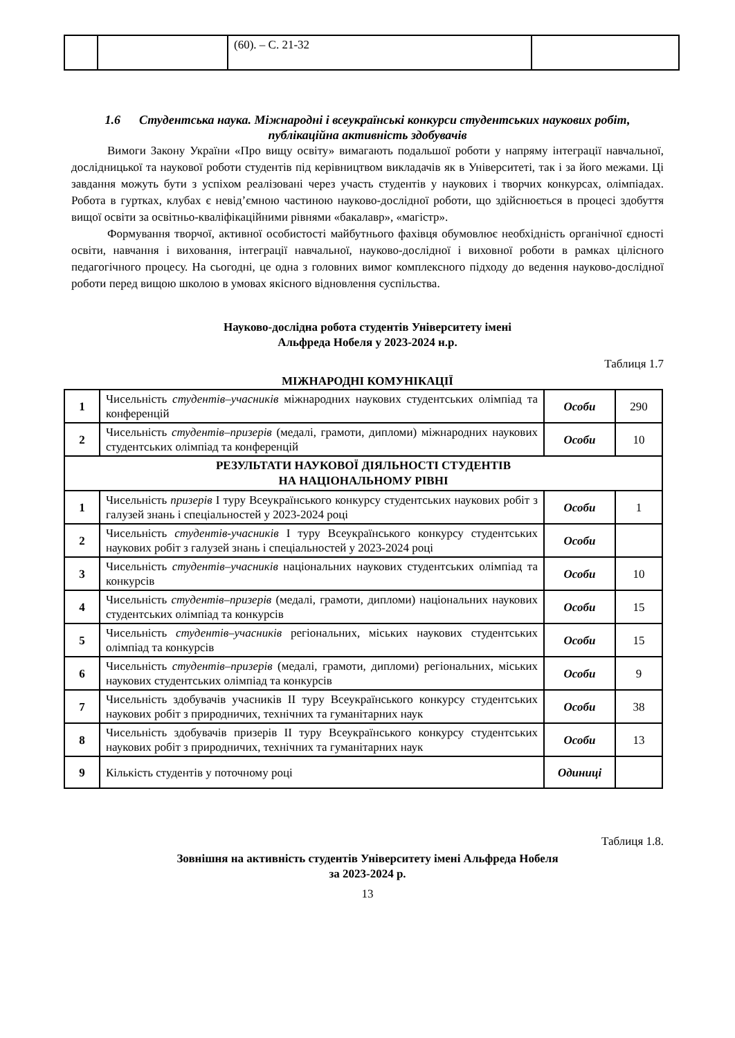| | | (60). – С. 21-32 | |
1.6 Студентська наука. Міжнародні і всеукраїнські конкурси студентських наукових робіт, публікаційна активність здобувачів
Вимоги Закону України «Про вищу освіту» вимагають подальшої роботи у напряму інтеграції навчальної, дослідницької та наукової роботи студентів під керівництвом викладачів як в Університеті, так і за його межами. Ці завдання можуть бути з успіхом реалізовані через участь студентів у наукових і творчих конкурсах, олімпіадах. Робота в гуртках, клубах є невід’ємною частиною науково-дослідної роботи, що здійснюється в процесі здобуття вищої освіти за освітньо-кваліфікаційними рівнями «бакалавр», «магістр».
Формування творчої, активної особистості майбутнього фахівця обумовлює необхідність органічної єдності освіти, навчання і виховання, інтеграції навчальної, науково-дослідної і виховної роботи в рамках цілісного педагогічного процесу. На сьогодні, це одна з головних вимог комплексного підходу до ведення науково-дослідної роботи перед вищою школою в умовах якісного відновлення суспільства.
Науково-дослідна робота студентів Університету імені
Альфреда Нобеля у 2023-2024 н.р.
Таблиця 1.7
МІЖНАРОДНІ КОМУНІКАЦІЇ
| 1 | Чисельність студентів–учасників міжнародних наукових студентських олімпіад та конференцій | Особи | 290 |
| 2 | Чисельність студентів–призерів (медалі, грамоти, дипломи) міжнародних наукових студентських олімпіад та конференцій | Особи | 10 |
| РЕЗУЛЬТАТИ НАУКОВОЇ ДІЯЛЬНОСТІ СТУДЕНТІВ НА НАЦІОНАЛЬНОМУ РІВНІ | | | |
| 1 | Чисельність призерів І туру Всеукраїнського конкурсу студентських наукових робіт з галузей знань і спеціальностей у 2023-2024 році | Особи | 1 |
| 2 | Чисельність студентів-учасників І туру Всеукраїнського конкурсу студентських наукових робіт з галузей знань і спеціальностей у 2023-2024 році | Особи | |
| 3 | Чисельність студентів–учасників національних наукових студентських олімпіад та конкурсів | Особи | 10 |
| 4 | Чисельність студентів–призерів (медалі, грамоти, дипломи) національних наукових студентських олімпіад та конкурсів | Особи | 15 |
| 5 | Чисельність студентів–учасників регіональних, міських наукових студентських олімпіад та конкурсів | Особи | 15 |
| 6 | Чисельність студентів–призерів (медалі, грамоти, дипломи) регіональних, міських наукових студентських олімпіад та конкурсів | Особи | 9 |
| 7 | Чисельність здобувачів учасників ІІ туру Всеукраїнського конкурсу студентських наукових робіт з природничих, технічних та гуманітарних наук | Особи | 38 |
| 8 | Чисельність здобувачів призерів ІІ туру Всеукраїнського конкурсу студентських наукових робіт з природничих, технічних та гуманітарних наук | Особи | 13 |
| 9 | Кількість студентів у поточному році | Одиниці | |
Таблиця 1.8.
Зовнішня на активність студентів Університету імені Альфреда Нобеля
за 2023-2024 р.
13